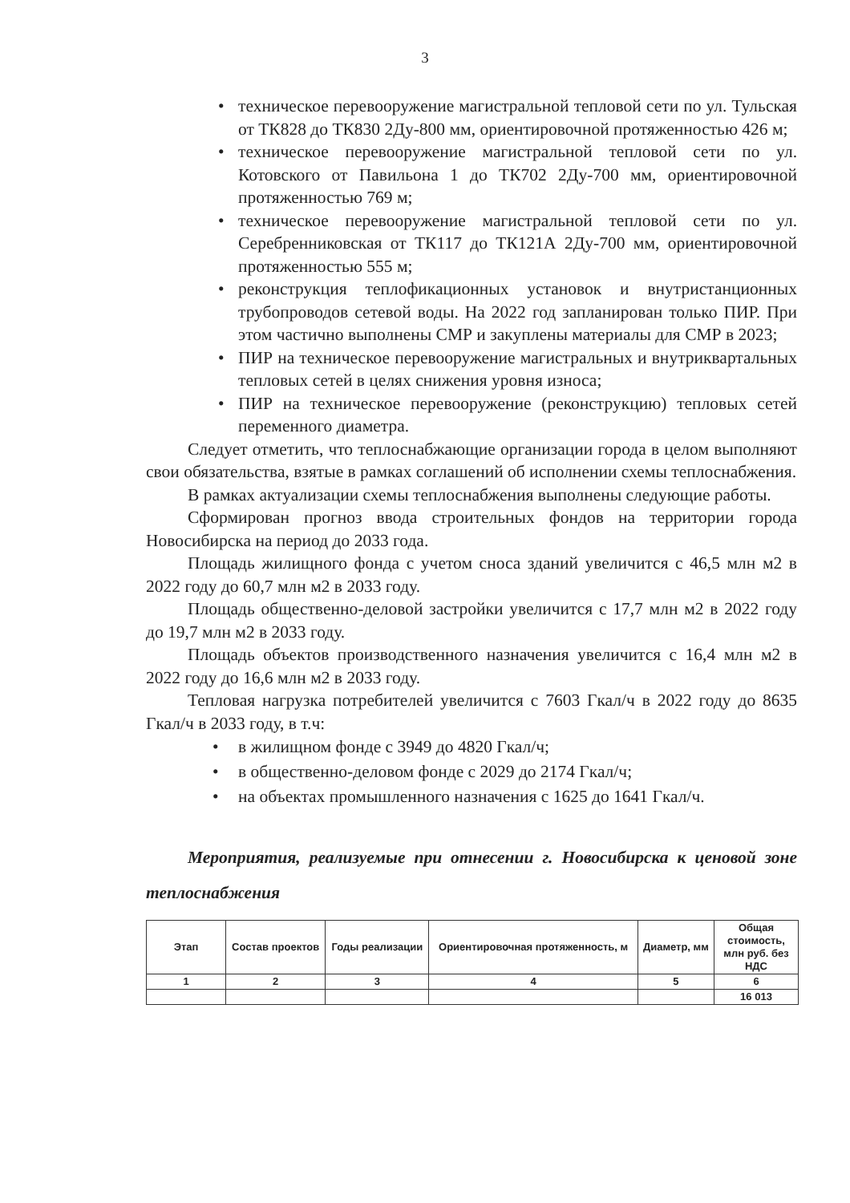3
• техническое перевооружение магистральной тепловой сети по ул. Тульская от ТК828 до ТК830 2Ду-800 мм, ориентировочной протяженностью 426 м;
• техническое перевооружение магистральной тепловой сети по ул. Котовского от Павильона 1 до ТК702 2Ду-700 мм, ориентировочной протяженностью 769 м;
• техническое перевооружение магистральной тепловой сети по ул. Серебренниковская от ТК117 до ТК121А 2Ду-700 мм, ориентировочной протяженностью 555 м;
• реконструкция теплофикационных установок и внутристанционных трубопроводов сетевой воды. На 2022 год запланирован только ПИР. При этом частично выполнены СМР и закуплены материалы для СМР в 2023;
• ПИР на техническое перевооружение магистральных и внутриквартальных тепловых сетей в целях снижения уровня износа;
• ПИР на техническое перевооружение (реконструкцию) тепловых сетей переменного диаметра.
Следует отметить, что теплоснабжающие организации города в целом выполняют свои обязательства, взятые в рамках соглашений об исполнении схемы теплоснабжения.
В рамках актуализации схемы теплоснабжения выполнены следующие работы.
Сформирован прогноз ввода строительных фондов на территории города Новосибирска на период до 2033 года.
Площадь жилищного фонда с учетом сноса зданий увеличится с 46,5 млн м2 в 2022 году до 60,7 млн м2 в 2033 году.
Площадь общественно-деловой застройки увеличится с 17,7 млн м2 в 2022 году до 19,7 млн м2 в 2033 году.
Площадь объектов производственного назначения увеличится с 16,4 млн м2 в 2022 году до 16,6 млн м2 в 2033 году.
Тепловая нагрузка потребителей увеличится с 7603 Гкал/ч в 2022 году до 8635 Гкал/ч в 2033 году, в т.ч:
• в жилищном фонде с 3949 до 4820 Гкал/ч;
• в общественно-деловом фонде с 2029 до 2174 Гкал/ч;
• на объектах промышленного назначения с 1625 до 1641 Гкал/ч.
Мероприятия, реализуемые при отнесении г. Новосибирска к ценовой зоне теплоснабжения
| Этап | Состав проектов | Годы реализации | Ориентировочная протяженность, м | Диаметр, мм | Общая стоимость, млн руб. без НДС |
| --- | --- | --- | --- | --- | --- |
| 1 | 2 | 3 | 4 | 5 | 6 |
| | | | | | 16 013 |